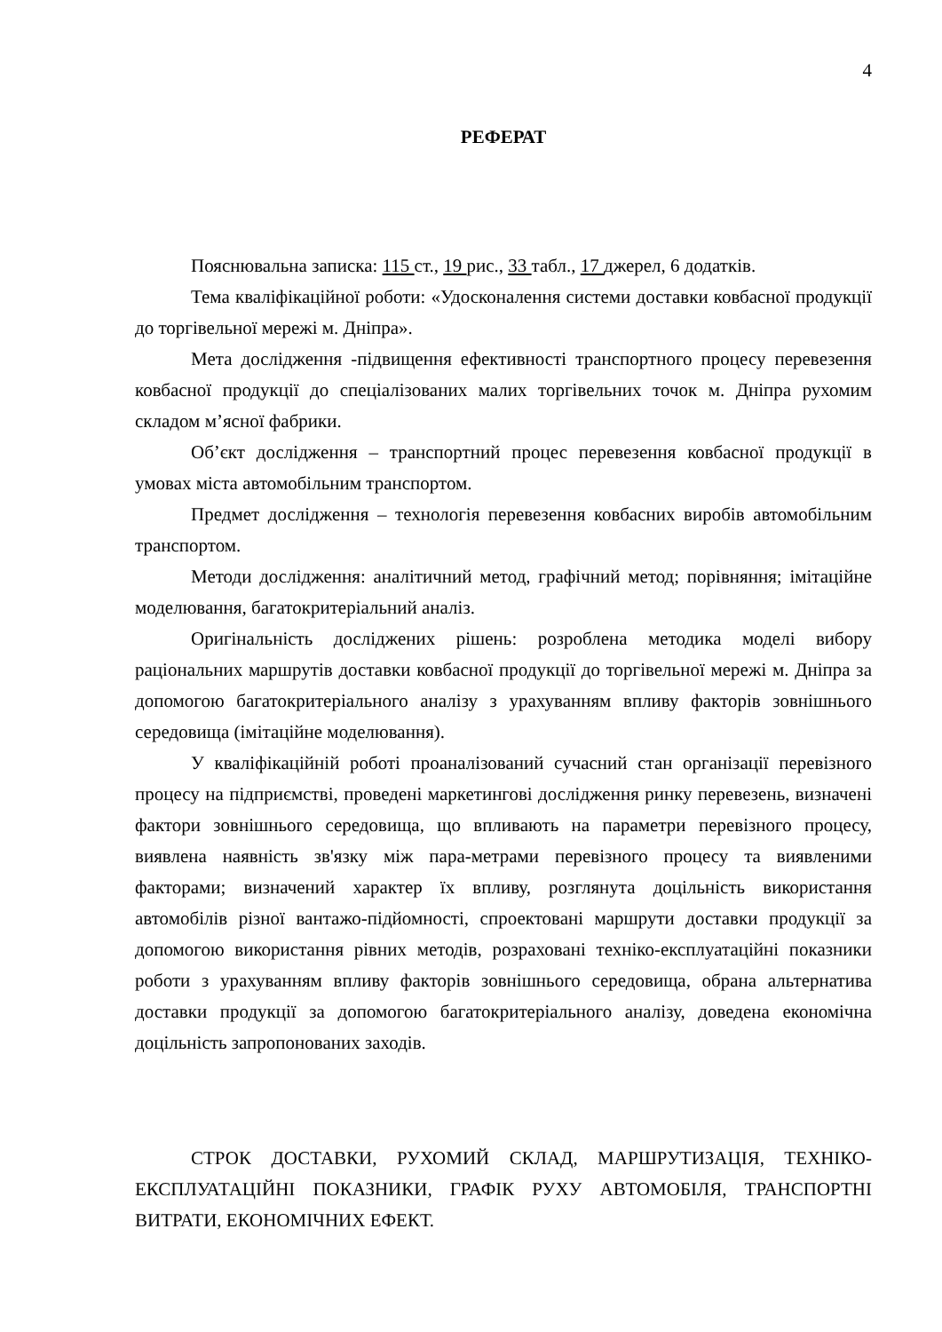4
РЕФЕРАТ
Пояснювальна записка: 115 ст., 19 рис., 33 табл., 17 джерел, 6 додатків.
Тема кваліфікаційної роботи: «Удосконалення системи доставки ковбасної продукції до торгівельної мережі м. Дніпра».
Мета дослідження -підвищення ефективності транспортного процесу перевезення ковбасної продукції до спеціалізованих малих торгівельних точок м. Дніпра рухомим складом м’ясної фабрики.
Об’єкт дослідження – транспортний процес перевезення ковбасної продукції в умовах міста автомобільним транспортом.
Предмет дослідження – технологія перевезення ковбасних виробів автомобільним транспортом.
Методи дослідження: аналітичний метод, графічний метод; порівняння; імітаційне моделювання, багатокритеріальний аналіз.
Оригінальність досліджених рішень: розроблена методика моделі вибору раціональних маршрутів доставки ковбасної продукції до торгівельної мережі м. Дніпра за допомогою багатокритеріального аналізу з урахуванням впливу факторів зовнішнього середовища (імітаційне моделювання).
У кваліфікаційній роботі проаналізований сучасний стан організації перевізного процесу на підприємстві, проведені маркетингові дослідження ринку перевезень, визначені фактори зовнішнього середовища, що впливають на параметри перевізного процесу, виявлена наявність зв'язку між пара-метрами перевізного процесу та виявленими факторами; визначений характер їх впливу, розглянута доцільність використання автомобілів різної вантажо-підйомності, спроектовані маршрути доставки продукції за допомогою використання рівних методів, розраховані техніко-експлуатаційні показники роботи з урахуванням впливу факторів зовнішнього середовища, обрана альтернатива доставки продукції за допомогою багатокритеріального аналізу, доведена економічна доцільність запропонованих заходів.
СТРОК ДОСТАВКИ, РУХОМИЙ СКЛАД, МАРШРУТИЗАЦІЯ, ТЕХНІКО-ЕКСПЛУАТАЦІЙНІ ПОКАЗНИКИ, ГРАФІК РУХУ АВТОМОБІЛЯ, ТРАНСПОРТНІ ВИТРАТИ, ЕКОНОМІЧНИХ ЕФЕКТ.